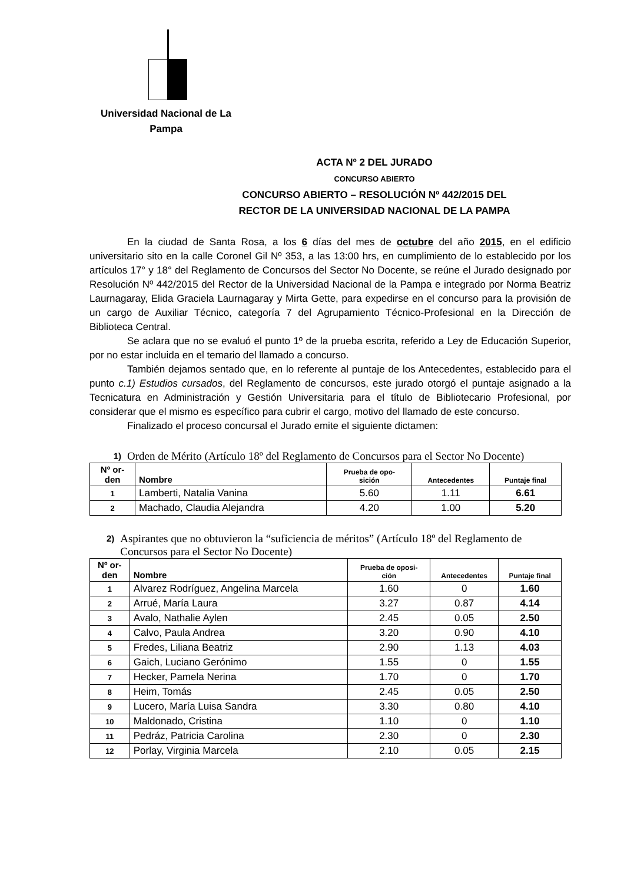Universidad Nacional de La
Pampa
ACTA Nº 2 DEL JURADO
CONCURSO ABIERTO
CONCURSO ABIERTO – RESOLUCIÓN Nº 442/2015 DEL
RECTOR DE LA UNIVERSIDAD NACIONAL DE LA PAMPA
En la ciudad de Santa Rosa, a los 6 días del mes de octubre del año 2015, en el edificio universitario sito en la calle Coronel Gil Nº 353, a las 13:00 hrs, en cumplimiento de lo establecido por los artículos 17° y 18° del Reglamento de Concursos del Sector No Docente, se reúne el Jurado designado por Resolución Nº 442/2015 del Rector de la Universidad Nacional de la Pampa e integrado por Norma Beatriz Laurnagaray, Elida Graciela Laurnagaray y Mirta Gette, para expedirse en el concurso para la provisión de un cargo de Auxiliar Técnico, categoría 7 del Agrupamiento Técnico-Profesional en la Dirección de Biblioteca Central.
Se aclara que no se evaluó el punto 1º de la prueba escrita, referido a Ley de Educación Superior, por no estar incluida en el temario del llamado a concurso.
También dejamos sentado que, en lo referente al puntaje de los Antecedentes, establecido para el punto c.1) Estudios cursados, del Reglamento de concursos, este jurado otorgó el puntaje asignado a la Tecnicatura en Administración y Gestión Universitaria para el título de Bibliotecario Profesional, por considerar que el mismo es específico para cubrir el cargo, motivo del llamado de este concurso.
Finalizado el proceso concursal el Jurado emite el siguiente dictamen:
1) Orden de Mérito (Artículo 18º del Reglamento de Concursos para el Sector No Docente)
| Nº or- den | Nombre | Prueba de opo- sición | Antecedentes | Puntaje final |
| --- | --- | --- | --- | --- |
| 1 | Lamberti, Natalia Vanina | 5.60 | 1.11 | 6.61 |
| 2 | Machado, Claudia Alejandra | 4.20 | 1.00 | 5.20 |
2) Aspirantes que no obtuvieron la “suficiencia de méritos” (Artículo 18º del Reglamento de Concursos para el Sector No Docente)
| Nº or- den | Nombre | Prueba de oposi- ción | Antecedentes | Puntaje final |
| --- | --- | --- | --- | --- |
| 1 | Alvarez Rodríguez, Angelina Marcela | 1.60 | 0 | 1.60 |
| 2 | Arrué, María Laura | 3.27 | 0.87 | 4.14 |
| 3 | Avalo, Nathalie Aylen | 2.45 | 0.05 | 2.50 |
| 4 | Calvo, Paula Andrea | 3.20 | 0.90 | 4.10 |
| 5 | Fredes, Liliana Beatriz | 2.90 | 1.13 | 4.03 |
| 6 | Gaich, Luciano Gerónimo | 1.55 | 0 | 1.55 |
| 7 | Hecker, Pamela Nerina | 1.70 | 0 | 1.70 |
| 8 | Heim, Tomás | 2.45 | 0.05 | 2.50 |
| 9 | Lucero, María Luisa Sandra | 3.30 | 0.80 | 4.10 |
| 10 | Maldonado, Cristina | 1.10 | 0 | 1.10 |
| 11 | Pedráz, Patricia Carolina | 2.30 | 0 | 2.30 |
| 12 | Porlay, Virginia Marcela | 2.10 | 0.05 | 2.15 |